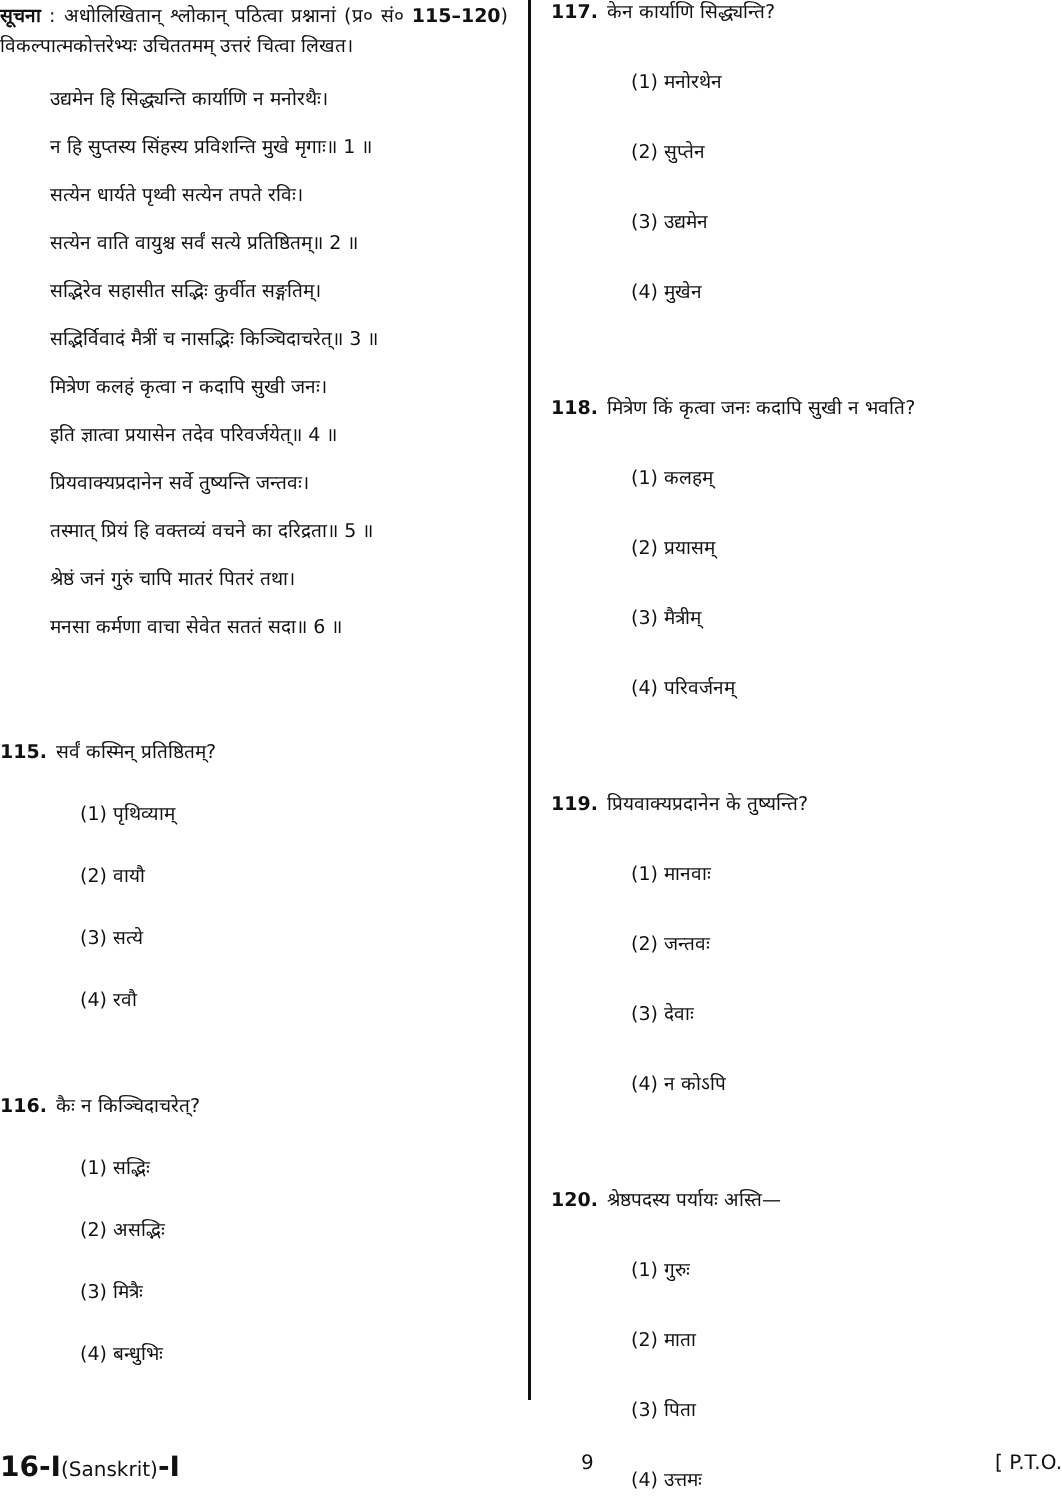सूचना : अधोलिखितान् श्लोकान् पठित्वा प्रश्नानां (प्र० सं० 115–120) विकल्पात्मकोत्तरेभ्यः उचिततमम् उत्तरं चित्वा लिखत।
उद्यमेन हि सिद्ध्यन्ति कार्याणि न मनोरथैः।
न हि सुप्तस्य सिंहस्य प्रविशन्ति मुखे मृगाः॥ 1 ॥
सत्येन धार्यते पृथ्वी सत्येन तपते रविः।
सत्येन वाति वायुश्च सर्वं सत्ये प्रतिष्ठितम्॥ 2 ॥
सद्भिरेव सहासीत सद्भिः कुर्वीत सङ्गतिम्।
सद्भिर्विवादं मैत्रीं च नासद्भिः किञ्चिदाचरेत्॥ 3 ॥
मित्रेण कलहं कृत्वा न कदापि सुखी जनः।
इति ज्ञात्वा प्रयासेन तदेव परिवर्जयेत्॥ 4 ॥
प्रियवाक्यप्रदानेन सर्वे तुष्यन्ति जन्तवः।
तस्मात् प्रियं हि वक्तव्यं वचने का दरिद्रता॥ 5 ॥
श्रेष्ठं जनं गुरुं चापि मातरं पितरं तथा।
मनसा कर्मणा वाचा सेवेत सततं सदा॥ 6 ॥
115. सर्वं कस्मिन् प्रतिष्ठितम्?
(1) पृथिव्याम्
(2) वायौ
(3) सत्ये
(4) रवौ
116. कैः न किञ्चिदाचरेत्?
(1) सद्भिः
(2) असद्भिः
(3) मित्रैः
(4) बन्धुभिः
117. केन कार्याणि सिद्ध्यन्ति?
(1) मनोरथेन
(2) सुप्तेन
(3) उद्यमेन
(4) मुखेन
118. मित्रेण किं कृत्वा जनः कदापि सुखी न भवति?
(1) कलहम्
(2) प्रयासम्
(3) मैत्रीम्
(4) परिवर्जनम्
119. प्रियवाक्यप्रदानेन के तुष्यन्ति?
(1) मानवाः
(2) जन्तवः
(3) देवाः
(4) न कोऽपि
120. श्रेष्ठपदस्य पर्यायः अस्ति—
(1) गुरुः
(2) माता
(3) पिता
(4) उत्तमः
16-I(Sanskrit)-I 9 [ P.T.O.